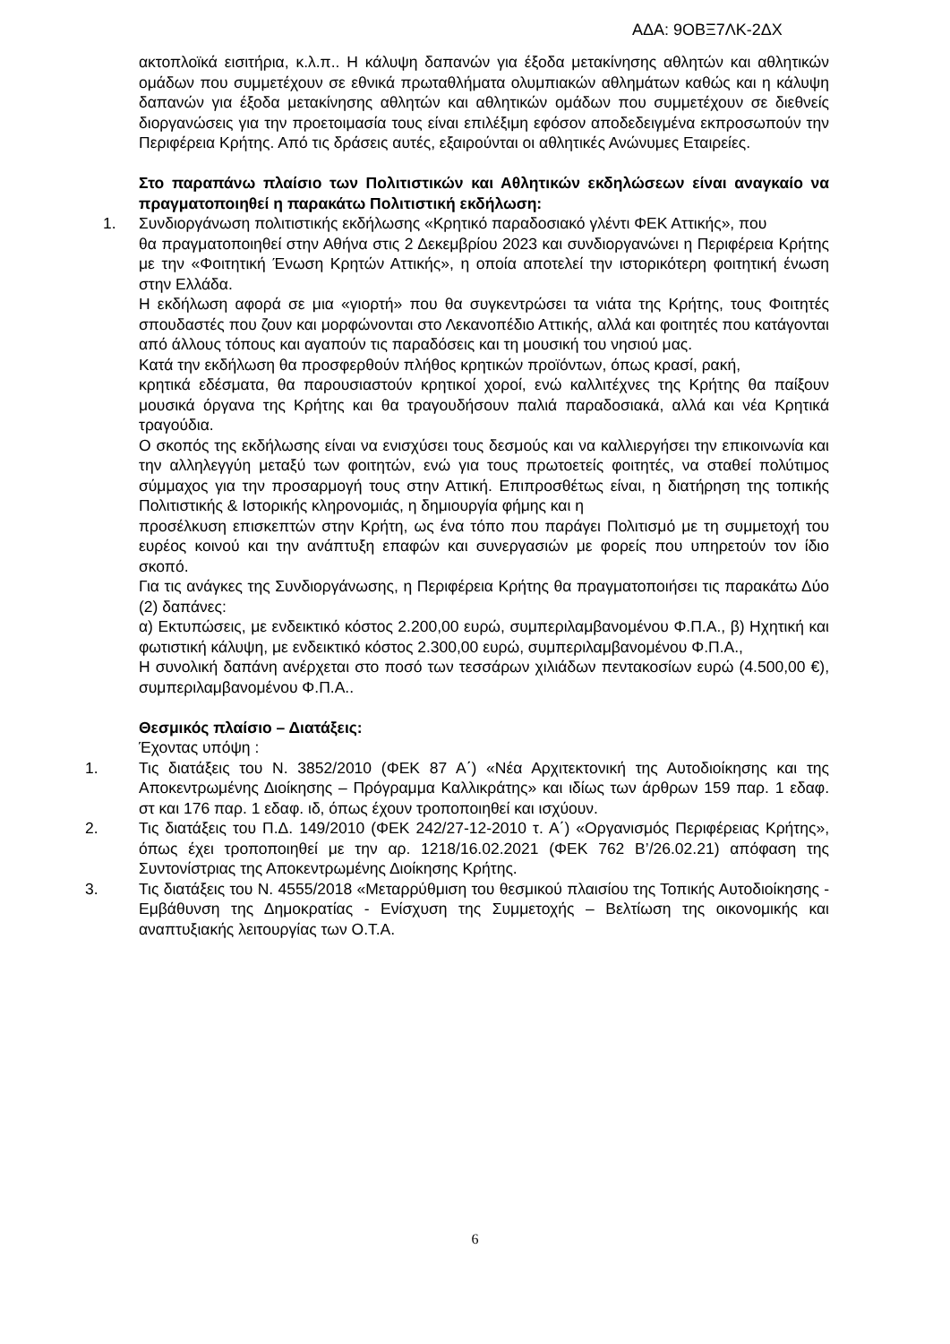ΑΔΑ: 9ΟΒΞ7ΛΚ-2ΔΧ
ακτοπλοϊκά εισιτήρια, κ.λ.π.. Η κάλυψη δαπανών για έξοδα μετακίνησης αθλητών και αθλητικών ομάδων που συμμετέχουν σε εθνικά πρωταθλήματα ολυμπιακών αθλημάτων καθώς και η κάλυψη δαπανών για έξοδα μετακίνησης αθλητών και αθλητικών ομάδων που συμμετέχουν σε διεθνείς διοργανώσεις για την προετοιμασία τους είναι επιλέξιμη εφόσον αποδεδειγμένα εκπροσωπούν την Περιφέρεια Κρήτης. Από τις δράσεις αυτές, εξαιρούνται οι αθλητικές Ανώνυμες Εταιρείες.
Στο παραπάνω πλαίσιο των Πολιτιστικών και Αθλητικών εκδηλώσεων είναι αναγκαίο να πραγματοποιηθεί η παρακάτω Πολιτιστική εκδήλωση:
1. Συνδιοργάνωση πολιτιστικής εκδήλωσης «Κρητικό παραδοσιακό γλέντι ΦΕΚ Αττικής», που
θα πραγματοποιηθεί στην Αθήνα στις 2 Δεκεμβρίου 2023 και συνδιοργανώνει η Περιφέρεια Κρήτης με την «Φοιτητική Ένωση Κρητών Αττικής», η οποία αποτελεί την ιστορικότερη φοιτητική ένωση στην Ελλάδα.
Η εκδήλωση αφορά σε μια «γιορτή» που θα συγκεντρώσει τα νιάτα της Κρήτης, τους Φοιτητές σπουδαστές που ζουν και μορφώνονται στο Λεκανοπέδιο Αττικής, αλλά και φοιτητές που κατάγονται από άλλους τόπους και αγαπούν τις παραδόσεις και τη μουσική του νησιού μας.
Κατά την εκδήλωση θα προσφερθούν πλήθος κρητικών προϊόντων, όπως κρασί, ρακή,
κρητικά εδέσματα, θα παρουσιαστούν κρητικοί χοροί, ενώ καλλιτέχνες της Κρήτης θα παίξουν μουσικά όργανα της Κρήτης και θα τραγουδήσουν παλιά παραδοσιακά, αλλά και νέα Κρητικά τραγούδια.
Ο σκοπός της εκδήλωσης είναι να ενισχύσει τους δεσμούς και να καλλιεργήσει την επικοινωνία και την αλληλεγγύη μεταξύ των φοιτητών, ενώ για τους πρωτοετείς φοιτητές, να σταθεί πολύτιμος σύμμαχος για την προσαρμογή τους στην Αττική. Επιπροσθέτως είναι, η διατήρηση της τοπικής Πολιτιστικής & Ιστορικής κληρονομιάς, η δημιουργία φήμης και η
προσέλκυση επισκεπτών στην Κρήτη, ως ένα τόπο που παράγει Πολιτισμό με τη συμμετοχή του ευρέος κοινού και την ανάπτυξη επαφών και συνεργασιών με φορείς που υπηρετούν τον ίδιο σκοπό.
Για τις ανάγκες της Συνδιοργάνωσης, η Περιφέρεια Κρήτης θα πραγματοποιήσει τις παρακάτω Δύο (2) δαπάνες:
α) Εκτυπώσεις, με ενδεικτικό κόστος 2.200,00 ευρώ, συμπεριλαμβανομένου Φ.Π.Α., β) Ηχητική και φωτιστική κάλυψη, με ενδεικτικό κόστος 2.300,00 ευρώ, συμπεριλαμβανομένου Φ.Π.Α.,
Η συνολική δαπάνη ανέρχεται στο ποσό των τεσσάρων χιλιάδων πεντακοσίων ευρώ (4.500,00 €), συμπεριλαμβανομένου Φ.Π.Α..
Θεσμικός πλαίσιο – Διατάξεις:
Έχοντας υπόψη :
1. Τις διατάξεις του Ν. 3852/2010 (ΦΕΚ 87 Α΄) «Νέα Αρχιτεκτονική της Αυτοδιοίκησης και της Αποκεντρωμένης Διοίκησης – Πρόγραμμα Καλλικράτης» και ιδίως των άρθρων 159 παρ. 1 εδαφ. στ και 176 παρ. 1 εδαφ. ιδ, όπως έχουν τροποποιηθεί και ισχύουν.
2. Τις διατάξεις του Π.Δ. 149/2010 (ΦΕΚ 242/27-12-2010 τ. Α΄) «Οργανισμός Περιφέρειας Κρήτης», όπως έχει τροποποιηθεί με την αρ. 1218/16.02.2021 (ΦΕΚ 762 Β’/26.02.21) απόφαση της Συντονίστριας της Αποκεντρωμένης Διοίκησης Κρήτης.
3. Τις διατάξεις του Ν. 4555/2018 «Μεταρρύθμιση του θεσμικού πλαισίου της Τοπικής Αυτοδιοίκησης - Εμβάθυνση της Δημοκρατίας - Ενίσχυση της Συμμετοχής – Βελτίωση της οικονομικής και αναπτυξιακής λειτουργίας των Ο.Τ.Α.
6